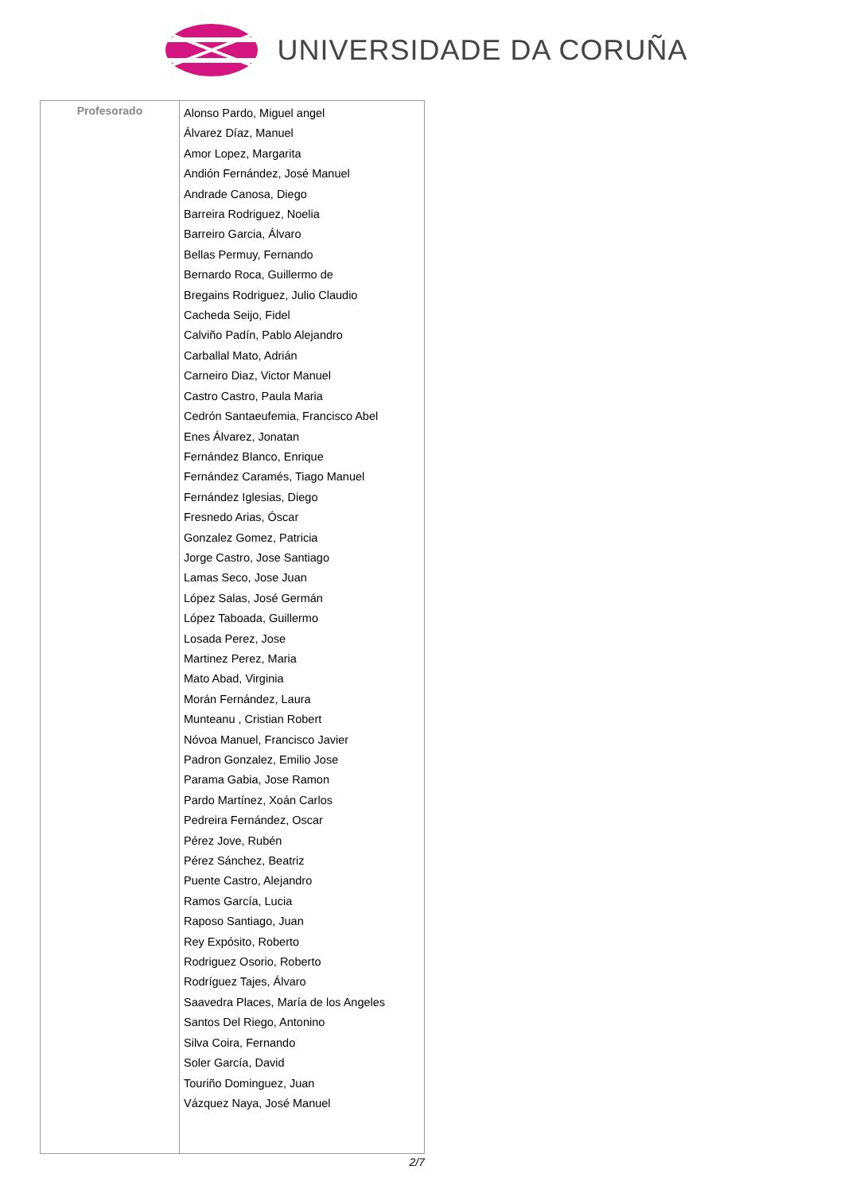UNIVERSIDADE DA CORUÑA
| Profesorado | Alonso Pardo, Miguel angel Álvarez Díaz, Manuel Amor Lopez, Margarita Andión Fernández, José Manuel Andrade Canosa, Diego Barreira Rodriguez, Noelia Barreiro Garcia, Álvaro Bellas Permuy, Fernando Bernardo Roca, Guillermo de Bregains Rodriguez, Julio Claudio Cacheda Seijo, Fidel Calviño Padín, Pablo Alejandro Carballal Mato, Adrián Carneiro Diaz, Victor Manuel Castro Castro, Paula Maria Cedrón Santaeufemia, Francisco Abel Enes Álvarez, Jonatan Fernández Blanco, Enrique Fernández Caramés, Tiago Manuel Fernández Iglesias, Diego Fresnedo Arias, Óscar Gonzalez Gomez, Patricia Jorge Castro, Jose Santiago Lamas Seco, Jose Juan López Salas, José Germán López Taboada, Guillermo Losada Perez, Jose Martinez Perez, Maria Mato Abad, Virginia Morán Fernández, Laura Munteanu , Cristian Robert Nóvoa Manuel, Francisco Javier Padron Gonzalez, Emilio Jose Parama Gabia, Jose Ramon Pardo Martínez, Xoán Carlos Pedreira Fernández, Oscar Pérez Jove, Rubén Pérez Sánchez, Beatriz Puente Castro, Alejandro Ramos García, Lucia Raposo Santiago, Juan Rey Expósito, Roberto Rodriguez Osorio, Roberto Rodríguez Tajes, Álvaro Saavedra Places, María de los Angeles Santos Del Riego, Antonino Silva Coira, Fernando Soler García, David Touriño Dominguez, Juan Vázquez Naya, José Manuel |
2/7